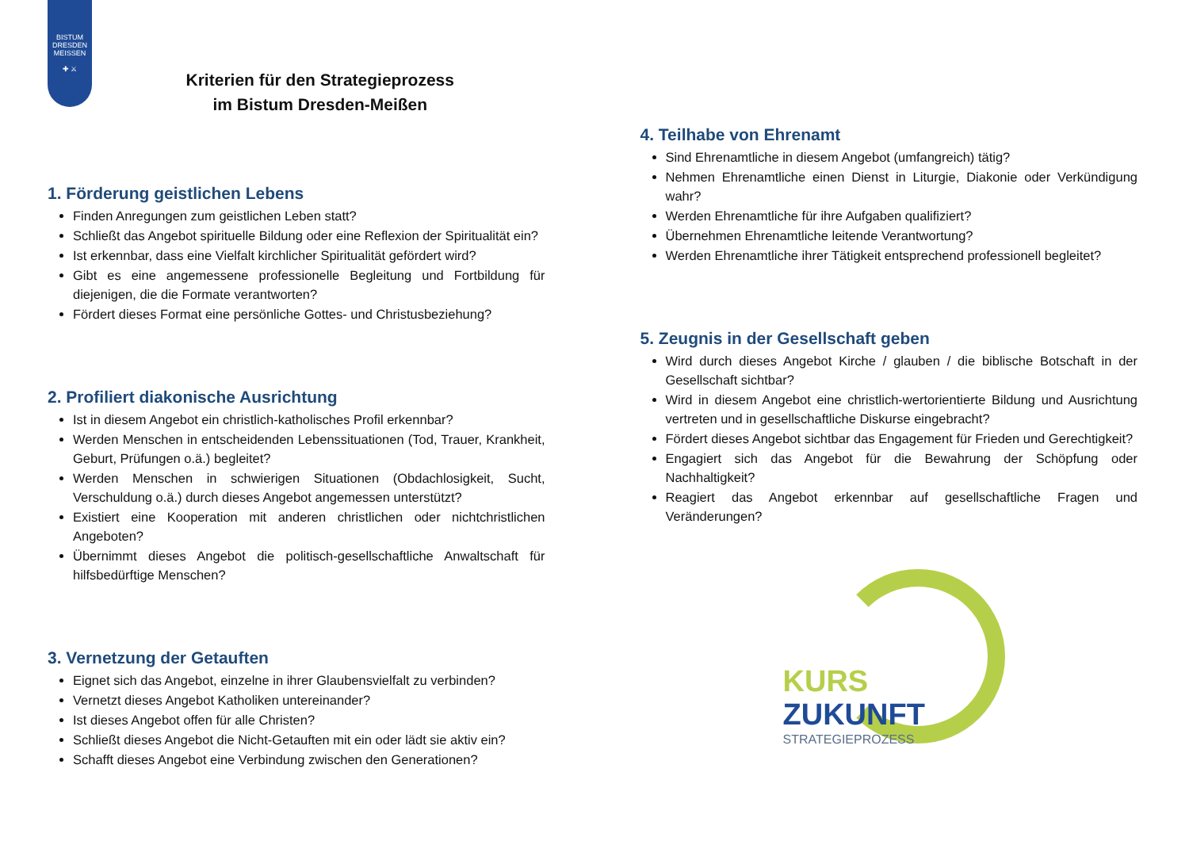BISTUM
DRESDEN
MEISSEN
✚ ⚔
Kriterien für den Strategieprozess
im Bistum Dresden-Meißen
1. Förderung geistlichen Lebens
Finden Anregungen zum geistlichen Leben statt?
Schließt das Angebot spirituelle Bildung oder eine Reflexion der Spiritualität ein?
Ist erkennbar, dass eine Vielfalt kirchlicher Spiritualität gefördert wird?
Gibt es eine angemessene professionelle Begleitung und Fortbildung für diejenigen, die die Formate verantworten?
Fördert dieses Format eine persönliche Gottes- und Christusbeziehung?
2. Profiliert diakonische Ausrichtung
Ist in diesem Angebot ein christlich-katholisches Profil erkennbar?
Werden Menschen in entscheidenden Lebenssituationen (Tod, Trauer, Krankheit, Geburt, Prüfungen o.ä.) begleitet?
Werden Menschen in schwierigen Situationen (Obdachlosigkeit, Sucht, Verschuldung o.ä.) durch dieses Angebot angemessen unterstützt?
Existiert eine Kooperation mit anderen christlichen oder nichtchristlichen Angeboten?
Übernimmt dieses Angebot die politisch-gesellschaftliche Anwaltschaft für hilfsbedürftige Menschen?
3. Vernetzung der Getauften
Eignet sich das Angebot, einzelne in ihrer Glaubensvielfalt zu verbinden?
Vernetzt dieses Angebot Katholiken untereinander?
Ist dieses Angebot offen für alle Christen?
Schließt dieses Angebot die Nicht-Getauften mit ein oder lädt sie aktiv ein?
Schafft dieses Angebot eine Verbindung zwischen den Generationen?
4. Teilhabe von Ehrenamt
Sind Ehrenamtliche in diesem Angebot (umfangreich) tätig?
Nehmen Ehrenamtliche einen Dienst in Liturgie, Diakonie oder Verkündigung wahr?
Werden Ehrenamtliche für ihre Aufgaben qualifiziert?
Übernehmen Ehrenamtliche leitende Verantwortung?
Werden Ehrenamtliche ihrer Tätigkeit entsprechend professionell begleitet?
5. Zeugnis in der Gesellschaft geben
Wird durch dieses Angebot Kirche / glauben / die biblische Botschaft in der Gesellschaft sichtbar?
Wird in diesem Angebot eine christlich-wertorientierte Bildung und Ausrichtung vertreten und in gesellschaftliche Diskurse eingebracht?
Fördert dieses Angebot sichtbar das Engagement für Frieden und Gerechtigkeit?
Engagiert sich das Angebot für die Bewahrung der Schöpfung oder Nachhaltigkeit?
Reagiert das Angebot erkennbar auf gesellschaftliche Fragen und Veränderungen?
KURS
ZUKUNFT
STRATEGIEPROZESS